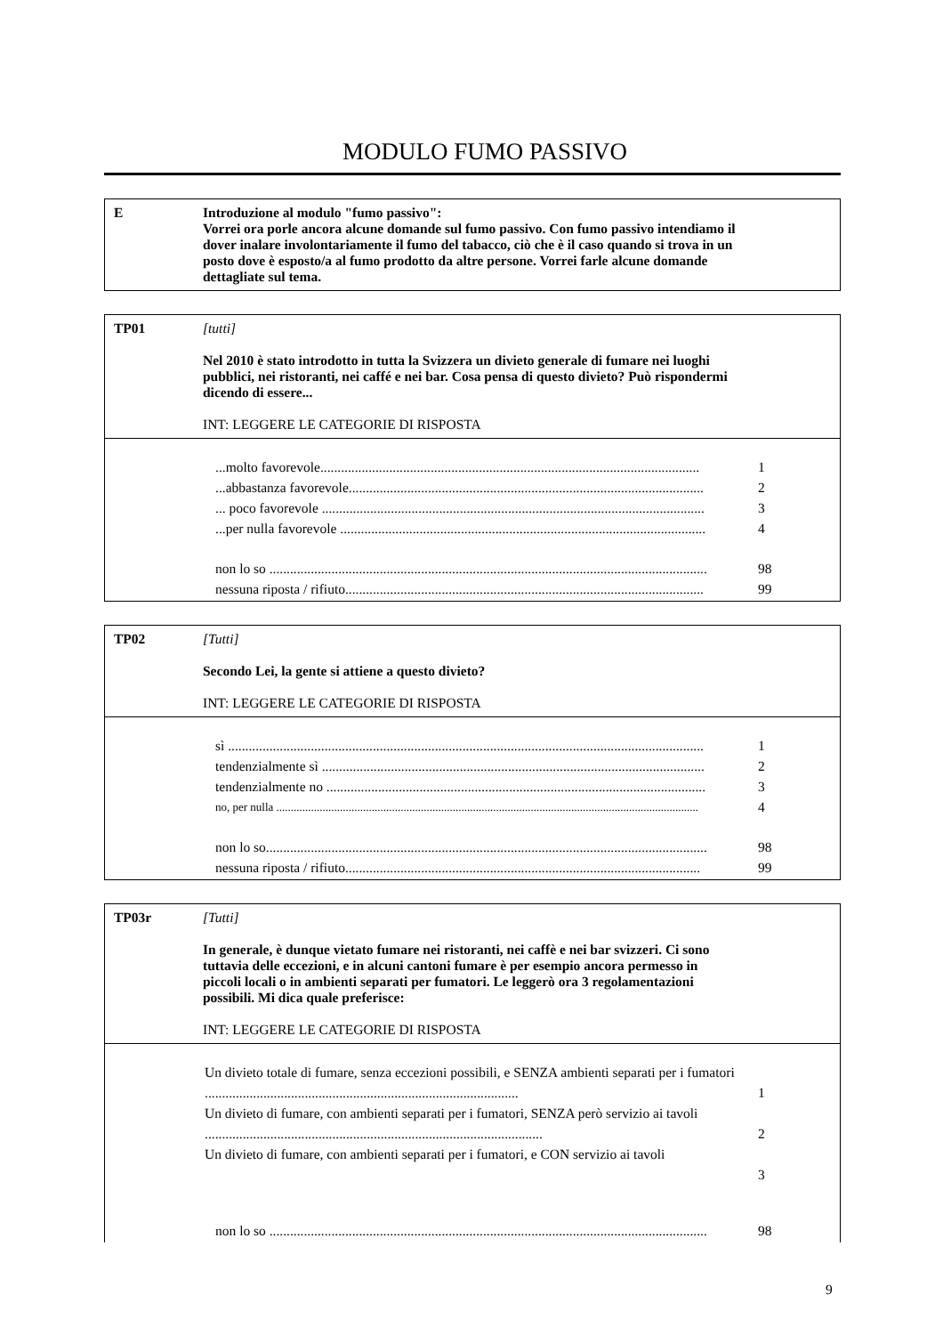MODULO FUMO PASSIVO
E Introduzione al modulo "fumo passivo":
Vorrei ora porle ancora alcune domande sul fumo passivo. Con fumo passivo intendiamo il dover inalare involontariamente il fumo del tabacco, ciò che è il caso quando si trova in un posto dove è esposto/a al fumo prodotto da altre persone. Vorrei farle alcune domande dettagliate sul tema.
TP01 [tutti]
Nel 2010 è stato introdotto in tutta la Svizzera un divieto generale di fumare nei luoghi pubblici, nei ristoranti, nei caffé e nei bar. Cosa pensa di questo divieto? Può rispondermi dicendo di essere...
INT: LEGGERE LE CATEGORIE DI RISPOSTA
...molto favorevole.............................................................................................................. 1
...abbastanza favorevole....................................................................................................... 2
... poco favorevole ............................................................................................................... 3
...per nulla favorevole .......................................................................................................... 4
non lo so ............................................................................................................................... 98
nessuna riposta / rifiuto........................................................................................................ 99
TP02 [Tutti]
Secondo Lei, la gente si attiene a questo divieto?
INT: LEGGERE LE CATEGORIE DI RISPOSTA
sì .......................................................................................................................................... 1
tendenzialmente sì ............................................................................................................... 2
tendenzialmente no .............................................................................................................. 3
no, per nulla .................................................................................................................................................. 4
non lo so................................................................................................................................ 98
nessuna riposta / rifiuto....................................................................................................... 99
TP03r [Tutti]
In generale, è dunque vietato fumare nei ristoranti, nei caffè e nei bar svizzeri. Ci sono tuttavia delle eccezioni, e in alcuni cantoni fumare è per esempio ancora permesso in piccoli locali o in ambienti separati per fumatori. Le leggerò ora 3 regolamentazioni possibili. Mi dica quale preferisce:
INT: LEGGERE LE CATEGORIE DI RISPOSTA
Un divieto totale di fumare, senza eccezioni possibili, e SENZA ambienti separati per i fumatori ........................................................................................... 1
Un divieto di fumare, con ambienti separati per i fumatori, SENZA però servizio ai tavoli .................................................................................................. 2
Un divieto di fumare, con ambienti separati per i fumatori, e CON servizio ai tavoli 3
non lo so ............................................................................................................................... 98
9